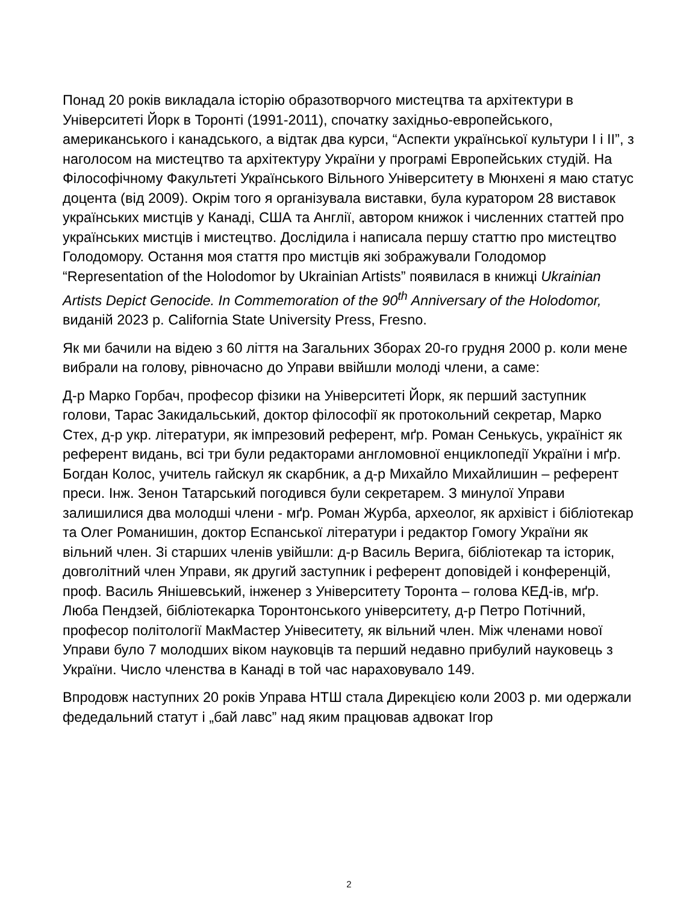Понад 20 років викладала історію образотворчого мистецтва та архітектури в Університеті Йорк в Торонті (1991-2011), спочатку західньо-европейського, американського і канадського, а відтак два курси, “Аспекти української культури І і ІІ”, з наголосом на мистецтво та архітектуру України у програмі Европейських студій. На Філософічному Факультеті Українського Вільного Університету в Мюнхені я маю статус доцента (від 2009). Окрім того я організувала виставки, була куратором 28 виставок українських мистців у Канаді, США та Англії, автором книжок і численних статтей про українських мистців і мистецтво. Дослідила і написала першу статтю про мистецтво Голодомору. Остання моя стаття про мистців які зображували Голодомор “Representation of the Holodomor by Ukrainian Artists” появилася в книжці Ukrainian Artists Depict Genocide. In Commemoration of the 90<sup>th</sup> Anniversary of the Holodomor, виданій 2023 р. California State University Press, Fresno.
Як ми бачили на відею з 60 ліття на Загальних Зборах 20-го грудня 2000 р. коли мене вибрали на голову, рівночасно до Управи ввійшли молоді члени, а саме:
Д-р Марко Горбач, професор фізики на Університеті Йорк, як перший заступник голови, Тарас Закидальський, доктор філософії як протокольний секретар, Марко Стех, д-р укр. літератури, як імпрезовий референт, мґр. Роман Сенькусь, україніст як референт видань, всі три були редакторами англомовної енциклопедії України і мґр. Богдан Колос, учитель гайскул як скарбник, а д-р Михайло Михайлишин – референт преси. Інж. Зенон Татарський погодився були секретарем. З минулої Управи залишилися два молодші члени - мґр. Роман Журба, археолог, як архівіст і бібліотекар та Олег Романишин, доктор Еспанської літератури і редактор Гомогу України як вільний член. Зі старших членів увійшли: д-р Василь Верига, бібліотекар та історик, довголітний член Управи, як другий заступник і референт доповідей і конференцій, проф. Василь Янішевський, інженер з Університету Торонта – голова КЕД-ів, мґр. Люба Пендзей, бібліотекарка Торонтонського університету, д-р Петро Потічний, професор політології МакМастер Унівеситету, як вільний член. Між членами нової Управи було 7 молодших віком науковців та перший недавно прибулий науковець з України. Число членства в Канаді в той час нараховувало 149.
Впродовж наступних 20 років Управа НТШ стала Дирекцією коли 2003 р. ми одержали федедальний статут і „бай лавс” над яким працював адвокат Ігор
2